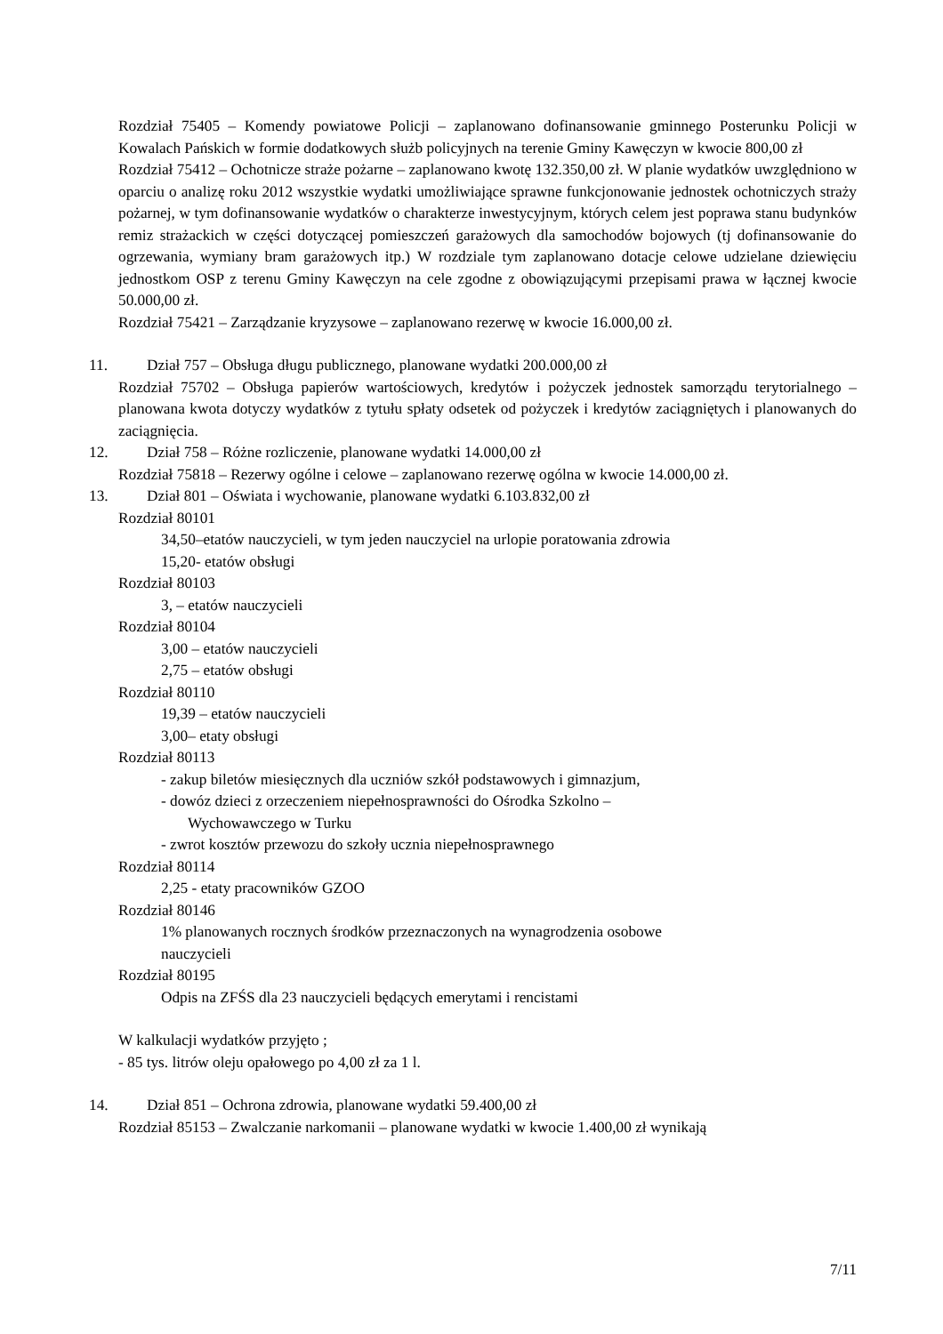Rozdział 75405 – Komendy powiatowe Policji – zaplanowano dofinansowanie gminnego Posterunku Policji w Kowalach Pańskich w formie dodatkowych służb policyjnych na terenie Gminy Kawęczyn w kwocie 800,00 zł
Rozdział 75412 – Ochotnicze straże pożarne – zaplanowano kwotę 132.350,00 zł. W planie wydatków uwzględniono w oparciu o analizę roku 2012 wszystkie wydatki umożliwiające sprawne funkcjonowanie jednostek ochotniczych straży pożarnej, w tym dofinansowanie wydatków o charakterze inwestycyjnym, których celem jest poprawa stanu budynków remiz strażackich w części dotyczącej pomieszczeń garażowych dla samochodów bojowych (tj dofinansowanie do ogrzewania, wymiany bram garażowych itp.) W rozdziale tym zaplanowano dotacje celowe udzielane dziewięciu jednostkom OSP z terenu Gminy Kawęczyn na cele zgodne z obowiązującymi przepisami prawa w łącznej kwocie 50.000,00 zł.
Rozdział 75421 – Zarządzanie kryzysowe – zaplanowano rezerwę w kwocie 16.000,00 zł.
11. Dział 757 – Obsługa długu publicznego, planowane wydatki 200.000,00 zł
Rozdział 75702 – Obsługa papierów wartościowych, kredytów i pożyczek jednostek samorządu terytorialnego – planowana kwota dotyczy wydatków z tytułu spłaty odsetek od pożyczek i kredytów zaciągniętych i planowanych do zaciągnięcia.
12. Dział 758 – Różne rozliczenie, planowane wydatki 14.000,00 zł
Rozdział 75818 – Rezerwy ogólne i celowe – zaplanowano rezerwę ogólna w kwocie 14.000,00 zł.
13. Dział 801 – Oświata i wychowanie, planowane wydatki 6.103.832,00 zł
Rozdział 80101
34,50–etatów nauczycieli, w tym jeden nauczyciel na urlopie poratowania zdrowia
15,20- etatów obsługi
Rozdział 80103
3, – etatów nauczycieli
Rozdział 80104
3,00 – etatów nauczycieli
2,75 – etatów obsługi
Rozdział 80110
19,39 – etatów nauczycieli
3,00– etaty obsługi
Rozdział 80113
- zakup biletów miesięcznych dla uczniów szkół podstawowych i gimnazjum,
- dowóz dzieci z orzeczeniem niepełnosprawności do Ośrodka Szkolno –
Wychowawczego w Turku
- zwrot kosztów przewozu do szkoły ucznia niepełnosprawnego
Rozdział 80114
2,25 - etaty pracowników GZOO
Rozdział 80146
1% planowanych rocznych środków przeznaczonych na wynagrodzenia osobowe
nauczycieli
Rozdział 80195
Odpis na ZFŚS dla 23 nauczycieli będących emerytami i rencistami
W kalkulacji wydatków przyjęto ;
- 85 tys. litrów oleju opałowego po 4,00 zł za 1 l.
14. Dział 851 – Ochrona zdrowia, planowane wydatki 59.400,00 zł
Rozdział 85153 – Zwalczanie narkomanii – planowane wydatki w kwocie 1.400,00 zł wynikają
7/11